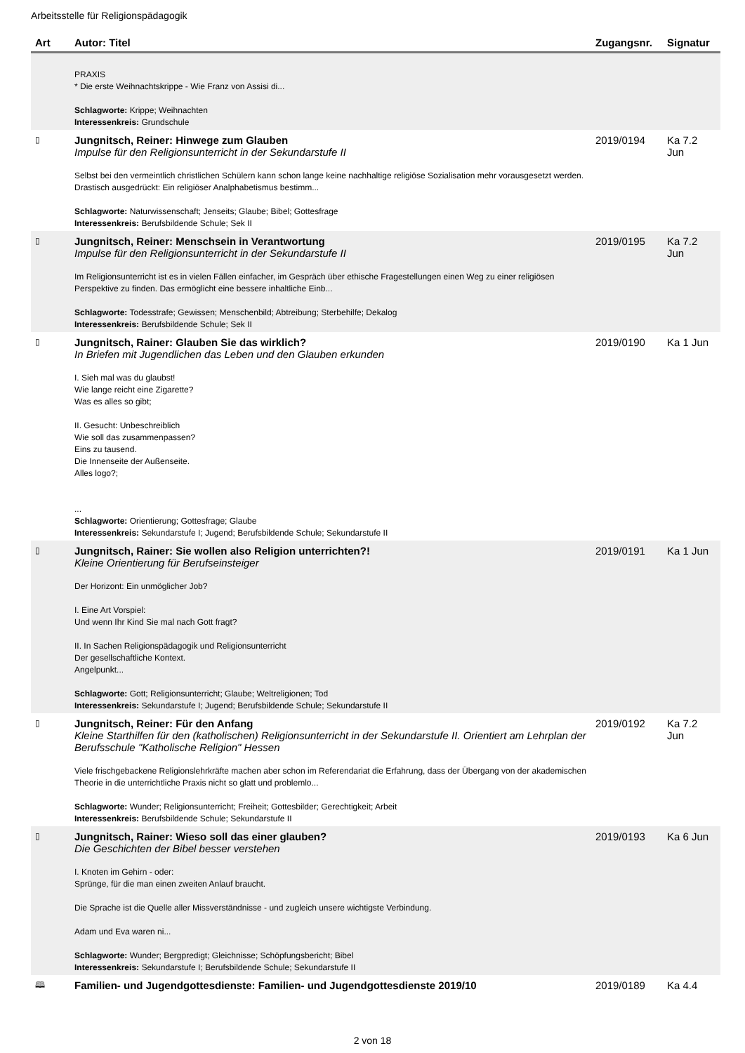Arbeitsstelle für Religionspädagogik
| Art | Autor: Titel | Zugangsnr. | Signatur |
| --- | --- | --- | --- |
| | PRAXIS * Die erste Weihnachtskrippe - Wie Franz von Assisi di... Schlagworte: Krippe; Weihnachten Interessenkreis: Grundschule | | |
| ▯ | Jungnitsch, Reiner: Hinwege zum Glauben Impulse für den Religionsunterricht in der Sekundarstufe II Selbst bei den vermeintlich christlichen Schülern kann schon lange keine nachhaltige religiöse Sozialisation mehr vorausgesetzt werden. Drastisch ausgedrückt: Ein religiöser Analphabetismus bestimm... Schlagworte: Naturwissenschaft; Jenseits; Glaube; Bibel; Gottesfrage Interessenkreis: Berufsbildende Schule; Sek II | 2019/0194 | Ka 7.2 Jun |
| ▯ | Jungnitsch, Reiner: Menschsein in Verantwortung Impulse für den Religionsunterricht in der Sekundarstufe II Im Religionsunterricht ist es in vielen Fällen einfacher, im Gespräch über ethische Fragestellungen einen Weg zu einer religiösen Perspektive zu finden. Das ermöglicht eine bessere inhaltliche Einb... Schlagworte: Todesstrafe; Gewissen; Menschenbild; Abtreibung; Sterbehilfe; Dekalog Interessenkreis: Berufsbildende Schule; Sek II | 2019/0195 | Ka 7.2 Jun |
| ▯ | Jungnitsch, Rainer: Glauben Sie das wirklich? In Briefen mit Jugendlichen das Leben und den Glauben erkunden I. Sieh mal was du glaubst! Wie lange reicht eine Zigarette? Was es alles so gibt; II. Gesucht: Unbeschreiblich Wie soll das zusammenpassen? Eins zu tausend. Die Innenseite der Außenseite. Alles logo?; ... Schlagworte: Orientierung; Gottesfrage; Glaube Interessenkreis: Sekundarstufe I; Jugend; Berufsbildende Schule; Sekundarstufe II | 2019/0190 | Ka 1 Jun |
| ▯ | Jungnitsch, Rainer: Sie wollen also Religion unterrichten?! Kleine Orientierung für Berufseinsteiger Der Horizont: Ein unmöglicher Job? I. Eine Art Vorspiel: Und wenn Ihr Kind Sie mal nach Gott fragt? II. In Sachen Religionspädagogik und Religionsunterricht Der gesellschaftliche Kontext. Angelpunkt... Schlagworte: Gott; Religionsunterricht; Glaube; Weltreligionen; Tod Interessenkreis: Sekundarstufe I; Jugend; Berufsbildende Schule; Sekundarstufe II | 2019/0191 | Ka 1 Jun |
| ▯ | Jungnitsch, Reiner: Für den Anfang Kleine Starthilfen für den (katholischen) Religionsunterricht in der Sekundarstufe II. Orientiert am Lehrplan der Berufsschule "Katholische Religion" Hessen Viele frischgebackene Religionslehrkräfte machen aber schon im Referendariat die Erfahrung, dass der Übergang von der akademischen Theorie in die unterrichtliche Praxis nicht so glatt und problemlo... Schlagworte: Wunder; Religionsunterricht; Freiheit; Gottesbilder; Gerechtigkeit; Arbeit Interessenkreis: Berufsbildende Schule; Sekundarstufe II | 2019/0192 | Ka 7.2 Jun |
| ▯ | Jungnitsch, Rainer: Wieso soll das einer glauben? Die Geschichten der Bibel besser verstehen I. Knoten im Gehirn - oder: Sprünge, für die man einen zweiten Anlauf braucht. Die Sprache ist die Quelle aller Missverständnisse - und zugleich unsere wichtigste Verbindung. Adam und Eva waren ni... Schlagworte: Wunder; Bergpredigt; Gleichnisse; Schöpfungsbericht; Bibel Interessenkreis: Sekundarstufe I; Berufsbildende Schule; Sekundarstufe II | 2019/0193 | Ka 6 Jun |
| 🕮 | Familien- und Jugendgottesdienste: Familien- und Jugendgottesdienste 2019/10 | 2019/0189 | Ka 4.4 |
2 von 18